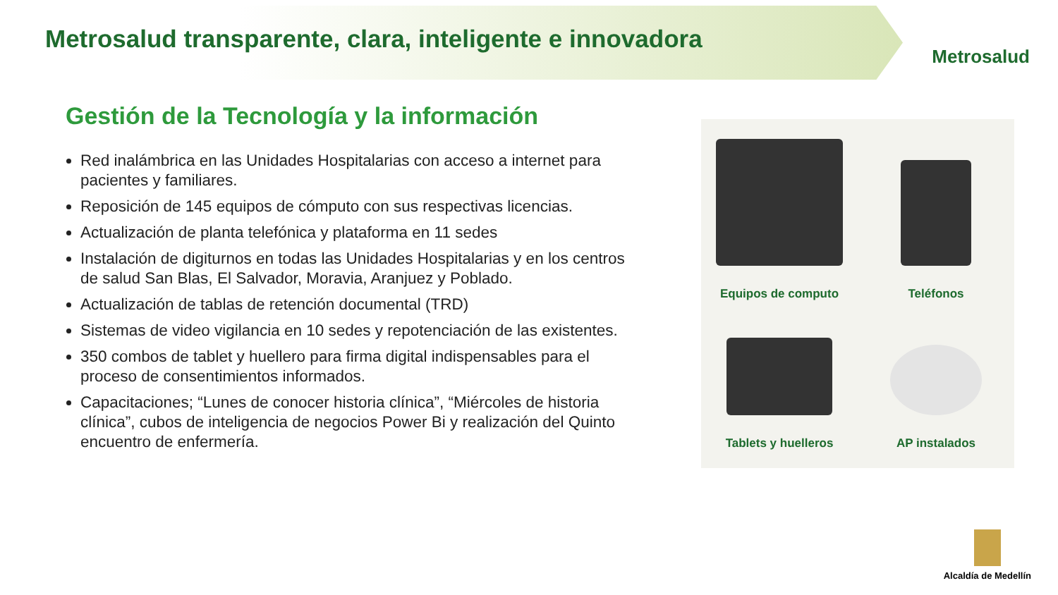Metrosalud transparente, clara, inteligente e innovadora
Metrosalud
Gestión de la Tecnología y la información
Red inalámbrica en las Unidades Hospitalarias con acceso a internet para pacientes y familiares.
Reposición de 145 equipos de cómputo con sus respectivas licencias.
Actualización de planta telefónica y plataforma en 11 sedes
Instalación de digiturnos en todas las Unidades Hospitalarias y en los centros de salud San Blas, El Salvador, Moravia, Aranjuez y Poblado.
Actualización de tablas de retención documental (TRD)
Sistemas de video vigilancia en 10 sedes y repotenciación de las existentes.
350 combos de tablet y huellero para firma digital indispensables para el proceso de consentimientos informados.
Capacitaciones; “Lunes de conocer historia clínica”, “Miércoles de historia clínica”, cubos de inteligencia de negocios Power Bi y realización del Quinto encuentro de enfermería.
Equipos de computo
Teléfonos
Tablets y huelleros
AP instalados
Alcaldía de Medellín